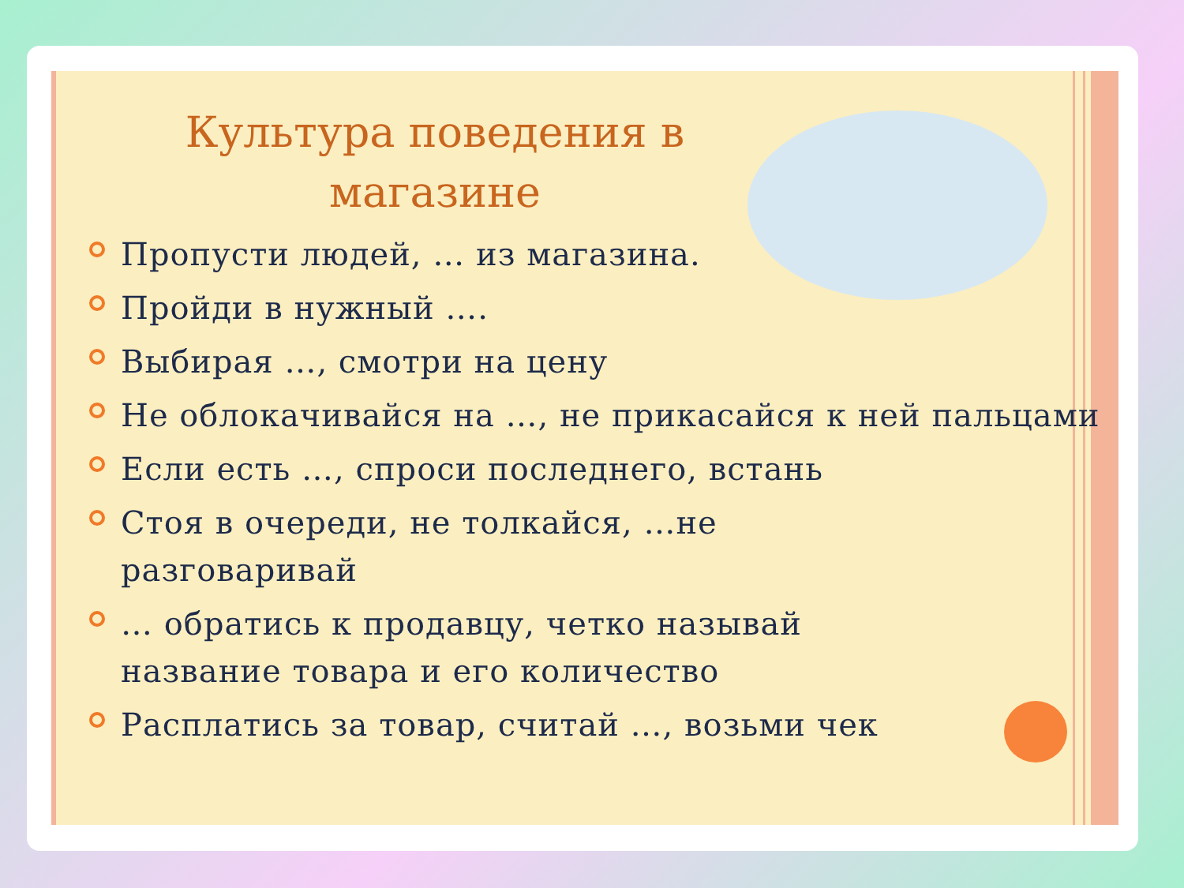Культура поведения в магазине
Пропусти людей, … из магазина.
Пройди в нужный ….
Выбирая …, смотри на цену
Не облокачивайся на …, не прикасайся к ней пальцами
Если есть …, спроси последнего, встань
Стоя в очереди, не толкайся, …не
разговаривай
… обратись к продавцу, четко называй
название товара и его количество
Расплатись за товар, считай …, возьми чек